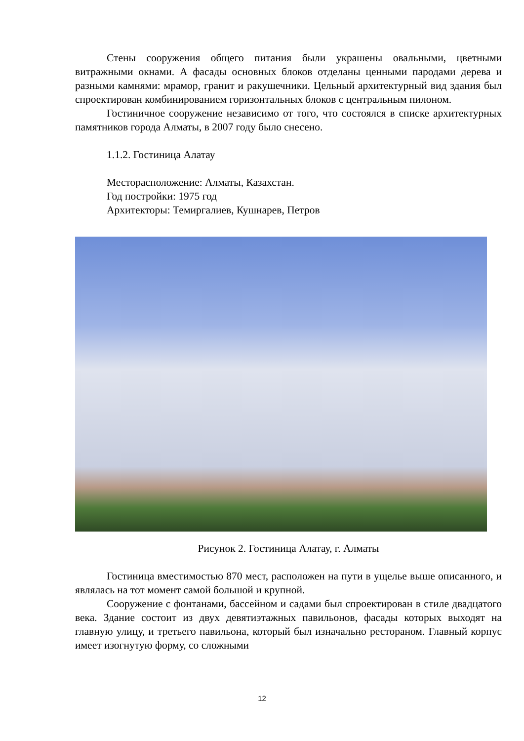Стены сооружения общего питания были украшены овальными, цветными витражными окнами. А фасады основных блоков отделаны ценными пародами дерева и разными камнями: мрамор, гранит и ракушечники. Цельный архитектурный вид здания был спроектирован комбинированием горизонтальных блоков с центральным пилоном.
Гостиничное сооружение независимо от того, что состоялся в списке архитектурных памятников города Алматы, в 2007 году было снесено.
1.1.2. Гостиница Алатау
Месторасположение: Алматы, Казахстан.
Год постройки: 1975 год
Архитекторы: Темиргалиев, Кушнарев, Петров
Рисунок 2. Гостиница Алатау, г. Алматы
Гостиница вместимостью 870 мест, расположен на пути в ущелье выше описанного, и являлась на тот момент самой большой и крупной.
Сооружение с фонтанами, бассейном и садами был спроектирован в стиле двадцатого века. Здание состоит из двух девятиэтажных павильонов, фасады которых выходят на главную улицу, и третьего павильона, который был изначально рестораном. Главный корпус имеет изогнутую форму, со сложными
12